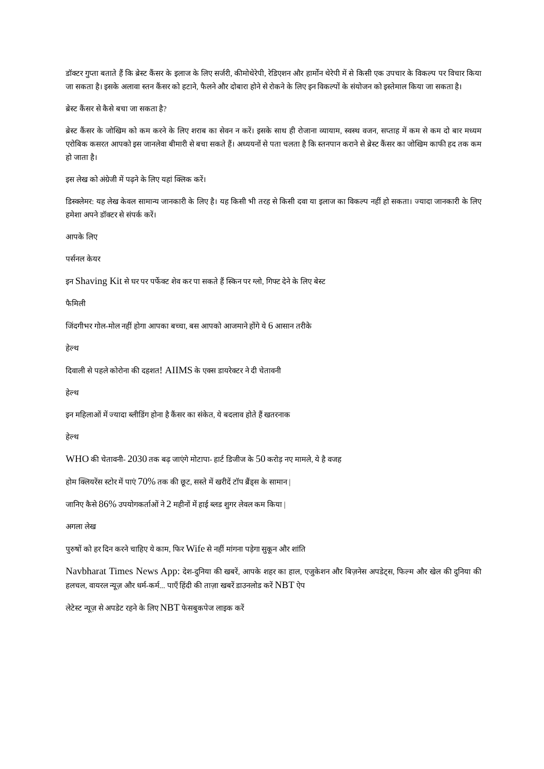डॉक्टर गुप्ता बताते हैं कि ब्रेस्ट कैंसर के इलाज के लिए सर्जरी, कीमोथेरेपी, रेडिएशन और हार्मोन थेरेपी में से किसी एक उपचार के विकल्प पर विचार किया जा सकता है। इसके अलावा स्तन कैंसर को हटाने, फैलने और दोबारा होने से रोकने के लिए इन विकल्पों के संयोजन को इस्तेमाल किया जा सकता है।
ब्रेस्ट कैंसर से कैसे बचा जा सकता है?
ब्रेस्ट कैंसर के जोखिम को कम करने के लिए शराब का सेवन न करें। इसके साथ ही रोजाना व्यायाम, स्वस्थ वजन, सप्ताह में कम से कम दो बार मध्यम एरोबिक कसरत आपको इस जानलेवा बीमारी से बचा सकते हैं। अध्ययनों से पता चलता है कि स्तनपान कराने से ब्रेस्ट कैंसर का जोखिम काफी हद तक कम हो जाता है।
इस लेख को अंग्रेजी में पढ़ने के लिए यहां क्लिक करें।
डिस्क्लेमर: यह लेख केवल सामान्य जानकारी के लिए है। यह किसी भी तरह से किसी दवा या इलाज का विकल्प नहीं हो सकता। ज्यादा जानकारी के लिए हमेशा अपने डॉक्टर से संपर्क करें।
आपके लिए
पर्सनल केयर
इन Shaving Kit से घर पर पर्फेक्ट शेव कर पा सकते हैं स्किन पर ग्लो, गिफ्ट देने के लिए बेस्ट
फैमिली
जिंदगीभर गोल-मोल नहीं होगा आपका बच्चा, बस आपको आजमाने होंगे ये 6 आसान तरीके
हेल्थ
दिवाली से पहले कोरोना की दहशत! AIIMS के एक्स डायरेक्टर ने दी चेतावनी
हेल्थ
इन महिलाओं में ज्यादा ब्लीडिंग होना है कैंसर का संकेत, ये बदलाव होते हैं खतरनाक
हेल्थ
WHO की चेतावनी- 2030 तक बढ़ जाएंगे मोटापा- हार्ट डिजीज के 50 करोड़ नए मामले, ये है वजह
होम क्लियरेंस स्टोर में पाएं 70% तक की छूट, सस्ते में खरीदें टॉप ब्रैंड्स के सामान |
जानिए कैसे 86% उपयोगकर्ताओं ने 2 महीनों में हाई ब्लड शुगर लेवल कम किया |
अगला लेख
पुरुषों को हर दिन करने चाहिए ये काम, फिर Wife से नहीं मांगना पड़ेगा सुकून और शांति
Navbharat Times News App: देश-दुनिया की खबरें, आपके शहर का हाल, एजुकेशन और बिज़नेस अपडेट्स, फिल्म और खेल की दुनिया की हलचल, वायरल न्यूज़ और धर्म-कर्म... पाएँ हिंदी की ताज़ा खबरें डाउनलोड करें NBT ऐप
लेटेस्ट न्यूज़ से अपडेट रहने के लिए NBT फेसबुकपेज लाइक करें